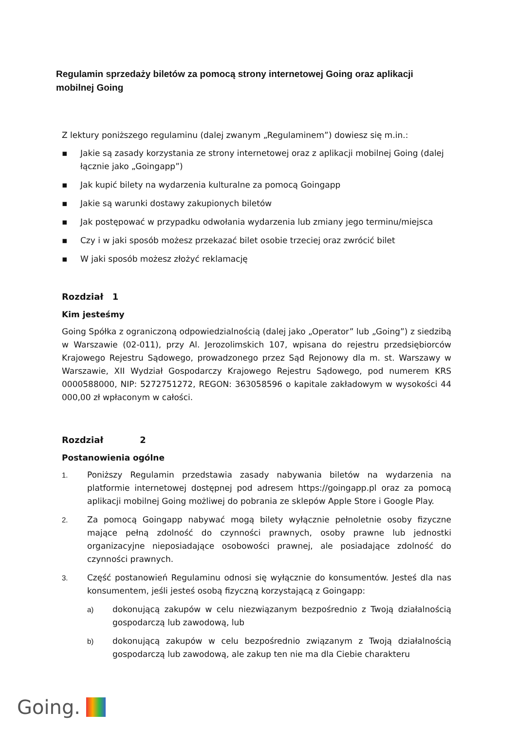Regulamin sprzedaży biletów za pomocą strony internetowej Going oraz aplikacji mobilnej Going
Z lektury poniższego regulaminu (dalej zwanym „Regulaminem”) dowiesz się m.in.:
▪ Jakie są zasady korzystania ze strony internetowej oraz z aplikacji mobilnej Going (dalej łącznie jako „Goingapp”)
▪ Jak kupić bilety na wydarzenia kulturalne za pomocą Goingapp
▪ Jakie są warunki dostawy zakupionych biletów
▪ Jak postępować w przypadku odwołania wydarzenia lub zmiany jego terminu/miejsca
▪ Czy i w jaki sposób możesz przekazać bilet osobie trzeciej oraz zwrócić bilet
▪ W jaki sposób możesz złożyć reklamację
Rozdział 1
Kim jesteśmy
Going Spółka z ograniczoną odpowiedzialnością (dalej jako „Operator” lub „Going”) z siedzibą w Warszawie (02-011), przy Al. Jerozolimskich 107, wpisana do rejestru przedsiębiorców Krajowego Rejestru Sądowego, prowadzonego przez Sąd Rejonowy dla m. st. Warszawy w Warszawie, XII Wydział Gospodarczy Krajowego Rejestru Sądowego, pod numerem KRS 0000588000, NIP: 5272751272, REGON: 363058596 o kapitale zakładowym w wysokości 44 000,00 zł wpłaconym w całości.
Rozdział 2
Postanowienia ogólne
1. Poniższy Regulamin przedstawia zasady nabywania biletów na wydarzenia na platformie internetowej dostępnej pod adresem https://goingapp.pl oraz za pomocą aplikacji mobilnej Going możliwej do pobrania ze sklepów Apple Store i Google Play.
2. Za pomocą Goingapp nabywać mogą bilety wyłącznie pełnoletnie osoby fizyczne mające pełną zdolność do czynności prawnych, osoby prawne lub jednostki organizacyjne nieposiadające osobowości prawnej, ale posiadające zdolność do czynności prawnych.
3. Część postanowień Regulaminu odnosi się wyłącznie do konsumentów. Jesteś dla nas konsumentem, jeśli jesteś osobą fizyczną korzystającą z Goingapp:
a) dokonującą zakupów w celu niezwiązanym bezpośrednio z Twoją działalnością gospodarczą lub zawodową, lub
b) dokonującą zakupów w celu bezpośrednio związanym z Twoją działalnością gospodarczą lub zawodową, ale zakup ten nie ma dla Ciebie charakteru
Going.